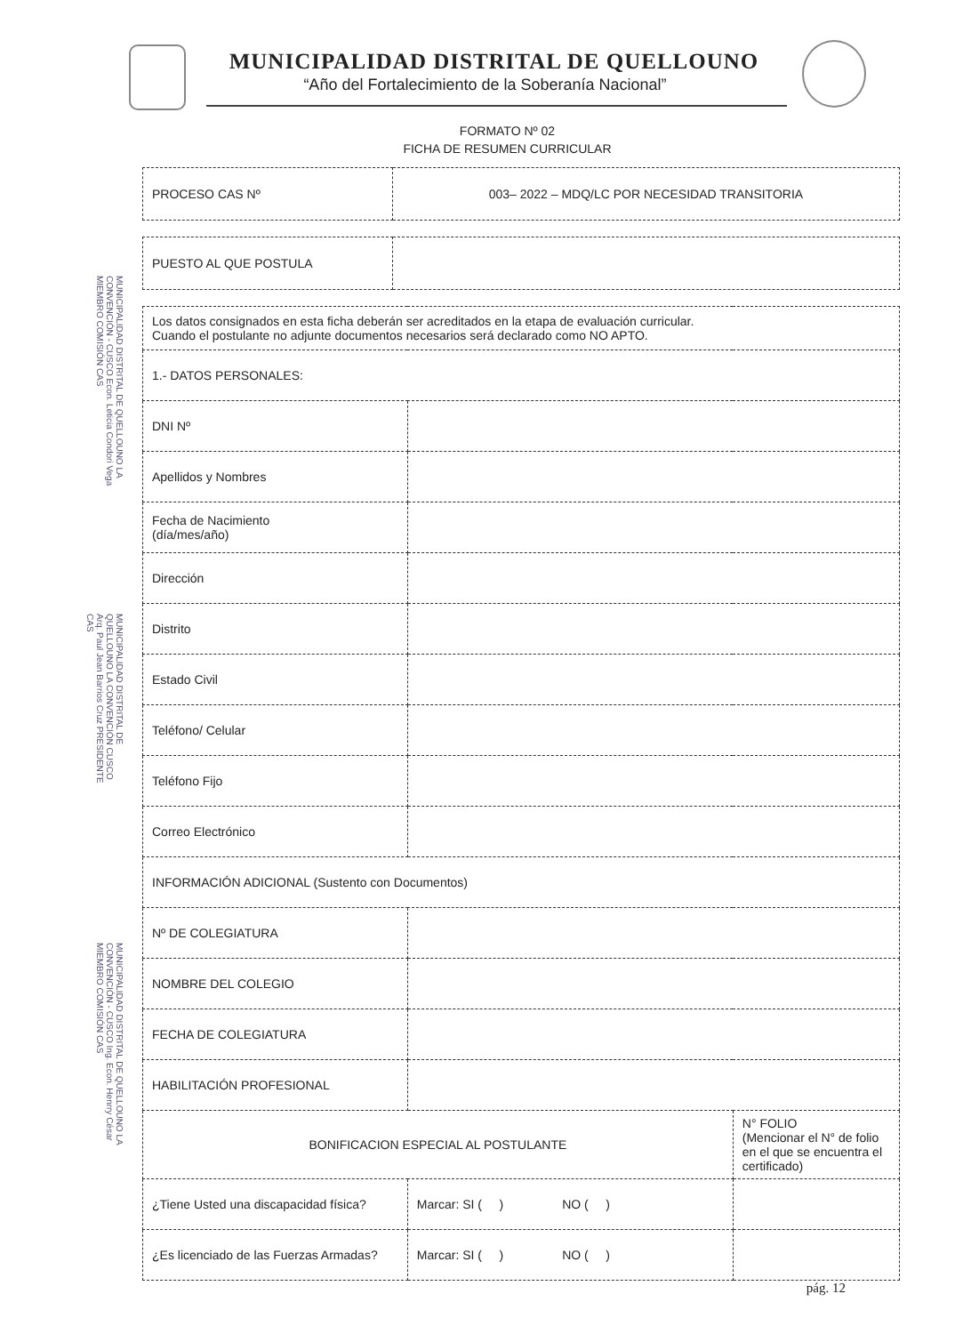MUNICIPALIDAD DISTRITAL DE QUELLOUNO
“Año del Fortalecimiento de la Soberanía Nacional”
FORMATO Nº 02
FICHA DE RESUMEN CURRICULAR
MUNICIPALIDAD DISTRITAL DE QUELLOUNO LA CONVENCIÓN - CUSCO Econ. Leticia Condori Vega MIEMBRO COMISIÓN CAS
MUNICIPALIDAD DISTRITAL DE QUELLOUNO LA CONVENCIÓN CUSCO Arq. Paul Jean Barrios Cruz PRESIDENTE CAS
MUNICIPALIDAD DISTRITAL DE QUELLOUNO LA CONVENCIÓN - CUSCO Ing. Econ. Henrry César MIEMBRO COMISIÓN CAS
| PROCESO CAS Nº | 003– 2022 – MDQ/LC POR NECESIDAD TRANSITORIA |
| PUESTO AL QUE POSTULA | |
| Los datos consignados en esta ficha deberán ser acreditados en la etapa de evaluación curricular. Cuando el postulante no adjunte documentos necesarios será declarado como NO APTO. | | |
| 1.- DATOS PERSONALES: | | |
| DNI Nº | | |
| Apellidos y Nombres | | |
| Fecha de Nacimiento (día/mes/año) | | |
| Dirección | | |
| Distrito | | |
| Estado Civil | | |
| Teléfono/ Celular | | |
| Teléfono Fijo | | |
| Correo Electrónico | | |
| INFORMACIÓN ADICIONAL (Sustento con Documentos) | | |
| Nº DE COLEGIATURA | | |
| NOMBRE DEL COLEGIO | | |
| FECHA DE COLEGIATURA | | |
| HABILITACIÓN PROFESIONAL | | |
| BONIFICACION ESPECIAL AL POSTULANTE | | N° FOLIO (Mencionar el N° de folio en el que se encuentra el certificado) |
| ¿Tiene Usted una discapacidad física? | Marcar: SI ( ) NO ( ) | |
| ¿Es licenciado de las Fuerzas Armadas? | Marcar: SI ( ) NO ( ) | |
pág. 12